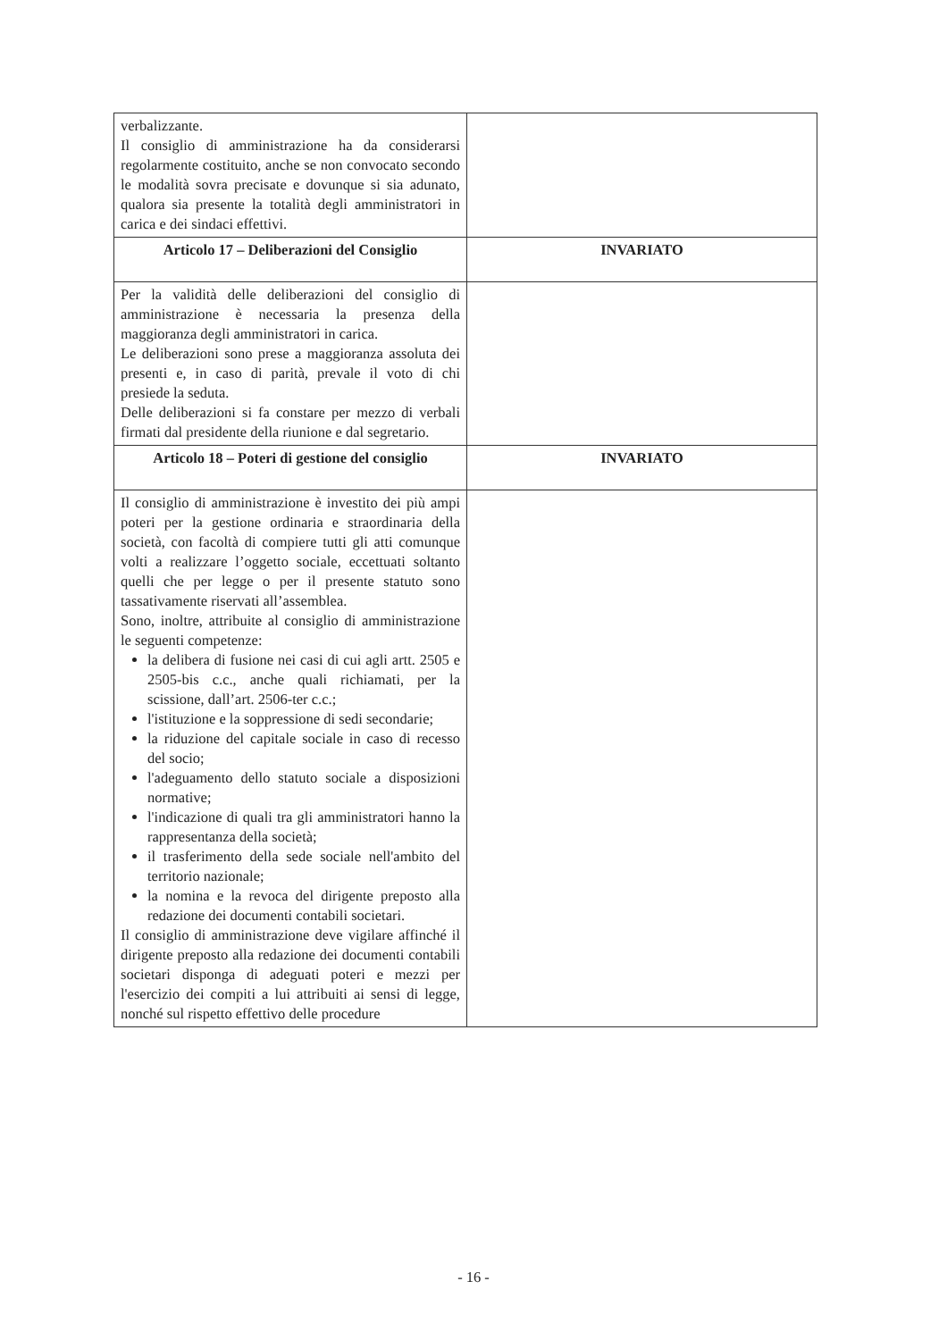| verbalizzante. Il consiglio di amministrazione ha da considerarsi regolarmente costituito, anche se non convocato secondo le modalità sovra precisate e dovunque si sia adunato, qualora sia presente la totalità degli amministratori in carica e dei sindaci effettivi. | |
| Articolo 17 – Deliberazioni del Consiglio | INVARIATO |
| Per la validità delle deliberazioni del consiglio di amministrazione è necessaria la presenza della maggioranza degli amministratori in carica. Le deliberazioni sono prese a maggioranza assoluta dei presenti e, in caso di parità, prevale il voto di chi presiede la seduta. Delle deliberazioni si fa constare per mezzo di verbali firmati dal presidente della riunione e dal segretario. | |
| Articolo 18 – Poteri di gestione del consiglio | INVARIATO |
| Il consiglio di amministrazione è investito dei più ampi poteri per la gestione ordinaria e straordinaria della società, con facoltà di compiere tutti gli atti comunque volti a realizzare l’oggetto sociale, eccettuati soltanto quelli che per legge o per il presente statuto sono tassativamente riservati all’assemblea. Sono, inoltre, attribuite al consiglio di amministrazione le seguenti competenze: la delibera di fusione nei casi di cui agli artt. 2505 e 2505-bis c.c., anche quali richiamati, per la scissione, dall’art. 2506-ter c.c.; l'istituzione e la soppressione di sedi secondarie; la riduzione del capitale sociale in caso di recesso del socio; l'adeguamento dello statuto sociale a disposizioni normative; l'indicazione di quali tra gli amministratori hanno la rappresentanza della società; il trasferimento della sede sociale nell'ambito del territorio nazionale; la nomina e la revoca del dirigente preposto alla redazione dei documenti contabili societari. Il consiglio di amministrazione deve vigilare affinché il dirigente preposto alla redazione dei documenti contabili societari disponga di adeguati poteri e mezzi per l'esercizio dei compiti a lui attribuiti ai sensi di legge, nonché sul rispetto effettivo delle procedure | |
- 16 -